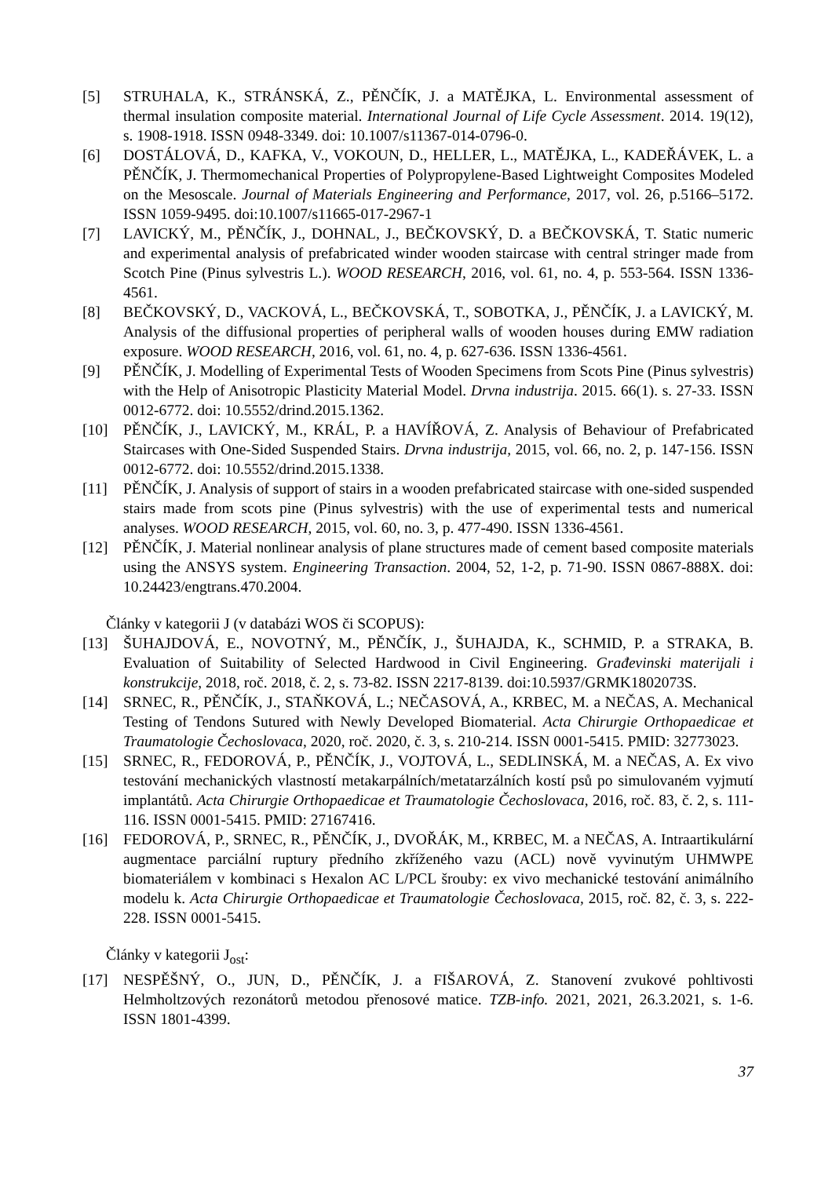[5] STRUHALA, K., STRÁNSKÁ, Z., PĚNČÍK, J. a MATĚJKA, L. Environmental assessment of thermal insulation composite material. International Journal of Life Cycle Assessment. 2014. 19(12), s. 1908-1918. ISSN 0948-3349. doi: 10.1007/s11367-014-0796-0.
[6] DOSTÁLOVÁ, D., KAFKA, V., VOKOUN, D., HELLER, L., MATĚJKA, L., KADEŘÁVEK, L. a PĚNČÍK, J. Thermomechanical Properties of Polypropylene-Based Lightweight Composites Modeled on the Mesoscale. Journal of Materials Engineering and Performance, 2017, vol. 26, p.5166–5172. ISSN 1059-9495. doi:10.1007/s11665-017-2967-1
[7] LAVICKÝ, M., PĚNČÍK, J., DOHNAL, J., BEČKOVSKÝ, D. a BEČKOVSKÁ, T. Static numeric and experimental analysis of prefabricated winder wooden staircase with central stringer made from Scotch Pine (Pinus sylvestris L.). WOOD RESEARCH, 2016, vol. 61, no. 4, p. 553-564. ISSN 1336-4561.
[8] BEČKOVSKÝ, D., VACKOVÁ, L., BEČKOVSKÁ, T., SOBOTKA, J., PĚNČÍK, J. a LAVICKÝ, M. Analysis of the diffusional properties of peripheral walls of wooden houses during EMW radiation exposure. WOOD RESEARCH, 2016, vol. 61, no. 4, p. 627-636. ISSN 1336-4561.
[9] PĚNČÍK, J. Modelling of Experimental Tests of Wooden Specimens from Scots Pine (Pinus sylvestris) with the Help of Anisotropic Plasticity Material Model. Drvna industrija. 2015. 66(1). s. 27-33. ISSN 0012-6772. doi: 10.5552/drind.2015.1362.
[10] PĚNČÍK, J., LAVICKÝ, M., KRÁL, P. a HAVÍŘOVÁ, Z. Analysis of Behaviour of Prefabricated Staircases with One-Sided Suspended Stairs. Drvna industrija, 2015, vol. 66, no. 2, p. 147-156. ISSN 0012-6772. doi: 10.5552/drind.2015.1338.
[11] PĚNČÍK, J. Analysis of support of stairs in a wooden prefabricated staircase with one-sided suspended stairs made from scots pine (Pinus sylvestris) with the use of experimental tests and numerical analyses. WOOD RESEARCH, 2015, vol. 60, no. 3, p. 477-490. ISSN 1336-4561.
[12] PĚNČÍK, J. Material nonlinear analysis of plane structures made of cement based composite materials using the ANSYS system. Engineering Transaction. 2004, 52, 1-2, p. 71-90. ISSN 0867-888X. doi: 10.24423/engtrans.470.2004.
Články v kategorii J (v databázi WOS či SCOPUS):
[13] ŠUHAJDOVÁ, E., NOVOTNÝ, M., PĚNČÍK, J., ŠUHAJDA, K., SCHMID, P. a STRAKA, B. Evaluation of Suitability of Selected Hardwood in Civil Engineering. Građevinski materijali i konstrukcije, 2018, roč. 2018, č. 2, s. 73-82. ISSN 2217-8139. doi:10.5937/GRMK1802073S.
[14] SRNEC, R., PĚNČÍK, J., STAŇKOVÁ, L.; NEČASOVÁ, A., KRBEC, M. a NEČAS, A. Mechanical Testing of Tendons Sutured with Newly Developed Biomaterial. Acta Chirurgie Orthopaedicae et Traumatologie Čechoslovaca, 2020, roč. 2020, č. 3, s. 210-214. ISSN 0001-5415. PMID: 32773023.
[15] SRNEC, R., FEDOROVÁ, P., PĚNČÍK, J., VOJTOVÁ, L., SEDLINSKÁ, M. a NEČAS, A. Ex vivo testování mechanických vlastností metakarpálních/metatarzálních kostí psů po simulovaném vyjmutí implantátů. Acta Chirurgie Orthopaedicae et Traumatologie Čechoslovaca, 2016, roč. 83, č. 2, s. 111-116. ISSN 0001-5415. PMID: 27167416.
[16] FEDOROVÁ, P., SRNEC, R., PĚNČÍK, J., DVOŘÁK, M., KRBEC, M. a NEČAS, A. Intraartikulární augmentace parciální ruptury předního zkříženého vazu (ACL) nově vyvinutým UHMWPE biomateriálem v kombinaci s Hexalon AC L/PCL šrouby: ex vivo mechanické testování animálního modelu k. Acta Chirurgie Orthopaedicae et Traumatologie Čechoslovaca, 2015, roč. 82, č. 3, s. 222-228. ISSN 0001-5415.
Články v kategorii J<sub>ost</sub>:
[17] NESPĚŠNÝ, O., JUN, D., PĚNČÍK, J. a FIŠAROVÁ, Z. Stanovení zvukové pohltivosti Helmholtzových rezonátorů metodou přenosové matice. TZB-info. 2021, 2021, 26.3.2021, s. 1-6. ISSN 1801-4399.
37